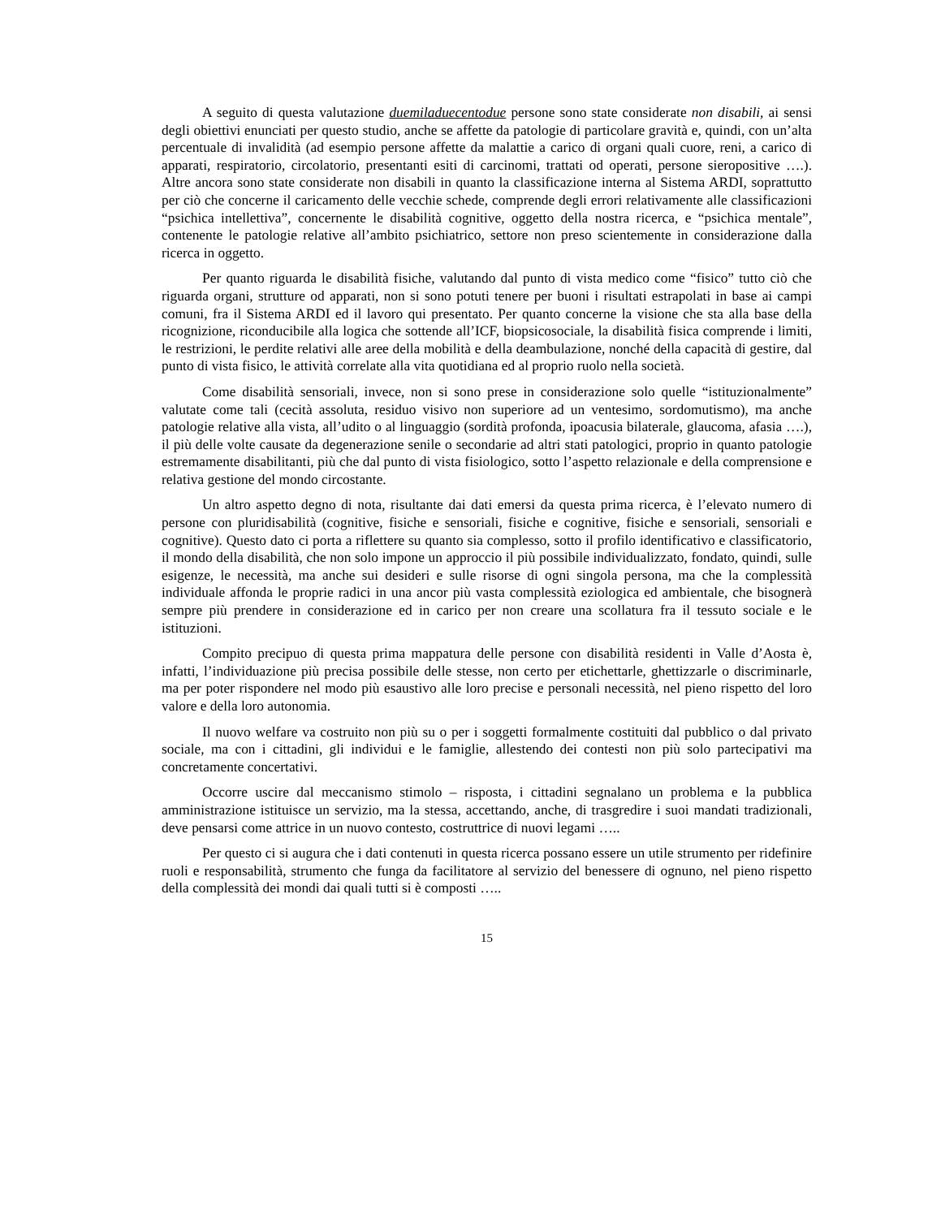A seguito di questa valutazione duemiladuecentodue persone sono state considerate non disabili, ai sensi degli obiettivi enunciati per questo studio, anche se affette da patologie di particolare gravità e, quindi, con un’alta percentuale di invalidità (ad esempio persone affette da malattie a carico di organi quali cuore, reni, a carico di apparati, respiratorio, circolatorio, presentanti esiti di carcinomi, trattati od operati, persone sieropositive ….). Altre ancora sono state considerate non disabili in quanto la classificazione interna al Sistema ARDI, soprattutto per ciò che concerne il caricamento delle vecchie schede, comprende degli errori relativamente alle classificazioni “psichica intellettiva”, concernente le disabilità cognitive, oggetto della nostra ricerca, e “psichica mentale”, contenente le patologie relative all’ambito psichiatrico, settore non preso scientemente in considerazione dalla ricerca in oggetto.
Per quanto riguarda le disabilità fisiche, valutando dal punto di vista medico come “fisico” tutto ciò che riguarda organi, strutture od apparati, non si sono potuti tenere per buoni i risultati estrapolati in base ai campi comuni, fra il Sistema ARDI ed il lavoro qui presentato. Per quanto concerne la visione che sta alla base della ricognizione, riconducibile alla logica che sottende all’ICF, biopsicosociale, la disabilità fisica comprende i limiti, le restrizioni, le perdite relativi alle aree della mobilità e della deambulazione, nonché della capacità di gestire, dal punto di vista fisico, le attività correlate alla vita quotidiana ed al proprio ruolo nella società.
Come disabilità sensoriali, invece, non si sono prese in considerazione solo quelle “istituzionalmente” valutate come tali (cecità assoluta, residuo visivo non superiore ad un ventesimo, sordomutismo), ma anche patologie relative alla vista, all’udito o al linguaggio (sordità profonda, ipoacusia bilaterale, glaucoma, afasia ….), il più delle volte causate da degenerazione senile o secondarie ad altri stati patologici, proprio in quanto patologie estremamente disabilitanti, più che dal punto di vista fisiologico, sotto l’aspetto relazionale e della comprensione e relativa gestione del mondo circostante.
Un altro aspetto degno di nota, risultante dai dati emersi da questa prima ricerca, è l’elevato numero di persone con pluridisabilità (cognitive, fisiche e sensoriali, fisiche e cognitive, fisiche e sensoriali, sensoriali e cognitive). Questo dato ci porta a riflettere su quanto sia complesso, sotto il profilo identificativo e classificatorio, il mondo della disabilità, che non solo impone un approccio il più possibile individualizzato, fondato, quindi, sulle esigenze, le necessità, ma anche sui desideri e sulle risorse di ogni singola persona, ma che la complessità individuale affonda le proprie radici in una ancor più vasta complessità eziologica ed ambientale, che bisognerà sempre più prendere in considerazione ed in carico per non creare una scollatura fra il tessuto sociale e le istituzioni.
Compito precipuo di questa prima mappatura delle persone con disabilità residenti in Valle d’Aosta è, infatti, l’individuazione più precisa possibile delle stesse, non certo per etichettarle, ghettizzarle o discriminarle, ma per poter rispondere nel modo più esaustivo alle loro precise e personali necessità, nel pieno rispetto del loro valore e della loro autonomia.
Il nuovo welfare va costruito non più su o per i soggetti formalmente costituiti dal pubblico o dal privato sociale, ma con i cittadini, gli individui e le famiglie, allestendo dei contesti non più solo partecipativi ma concretamente concertativi.
Occorre uscire dal meccanismo stimolo – risposta, i cittadini segnalano un problema e la pubblica amministrazione istituisce un servizio, ma la stessa, accettando, anche, di trasgredire i suoi mandati tradizionali, deve pensarsi come attrice in un nuovo contesto, costruttrice di nuovi legami …..
Per questo ci si augura che i dati contenuti in questa ricerca possano essere un utile strumento per ridefinire ruoli e responsabilità, strumento che funga da facilitatore al servizio del benessere di ognuno, nel pieno rispetto della complessità dei mondi dai quali tutti si è composti …..
15